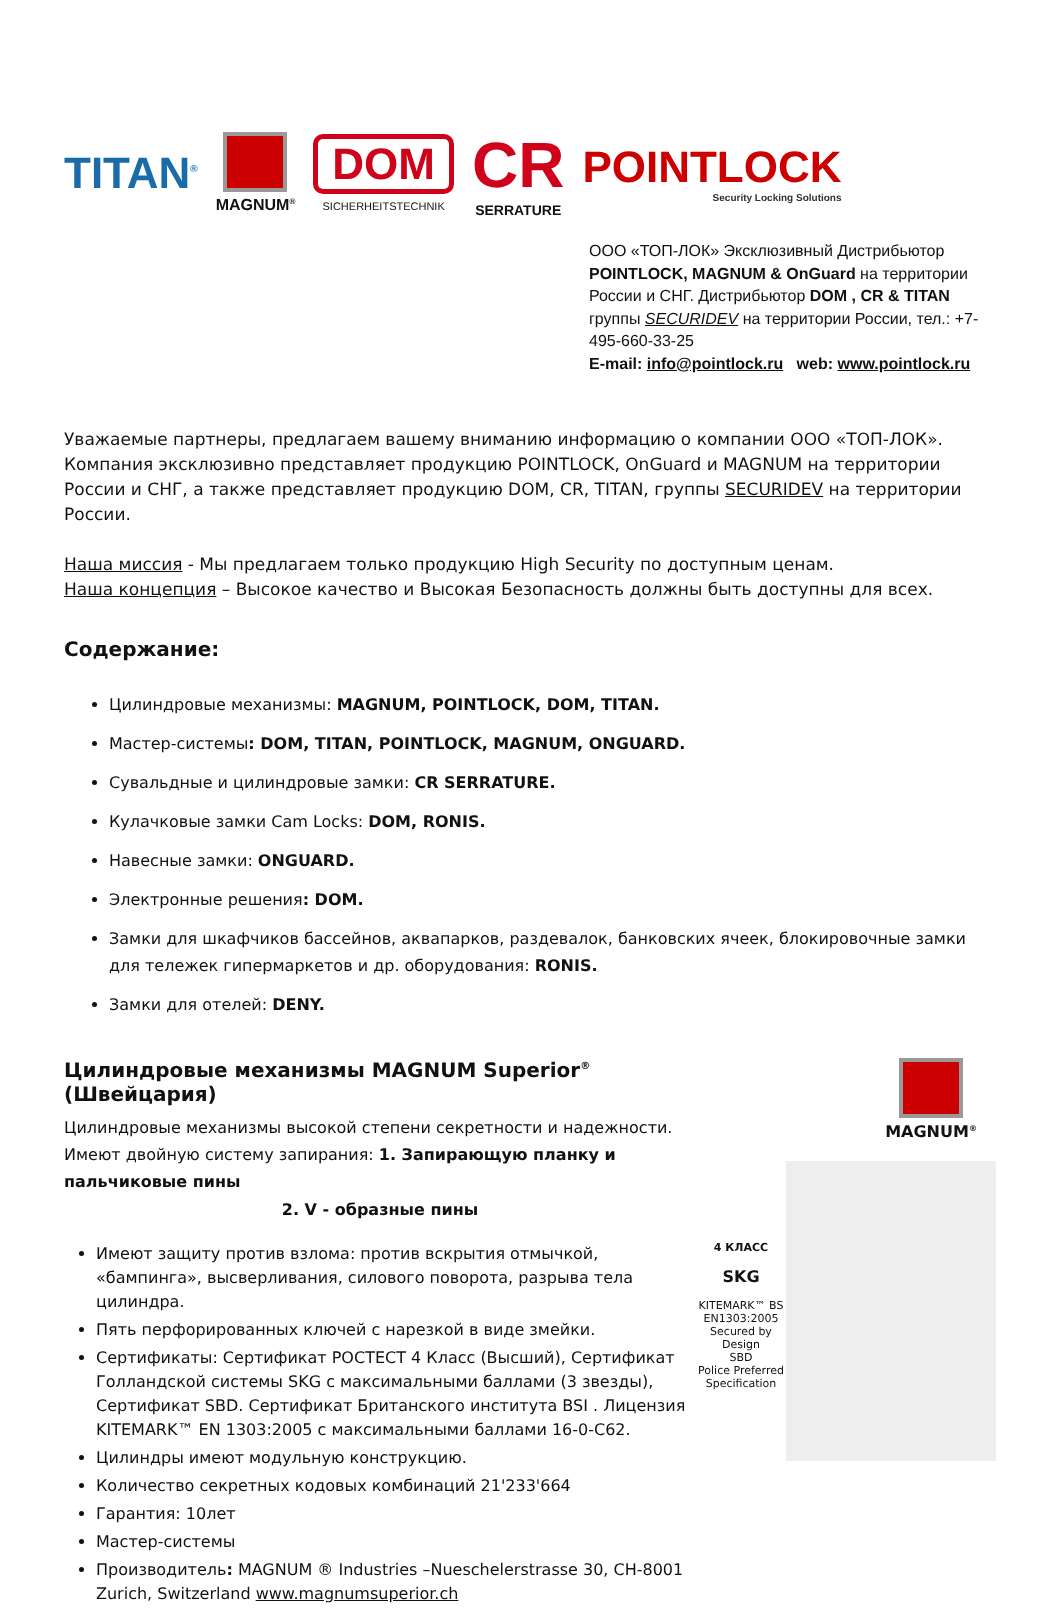TITAN<sup>®</sup>
MAGNUM<sup>®</sup>
DOM
SICHERHEITSTECHNIK
CR
SERRATURE
POINTLOCK
Security Locking Solutions
ООО «ТОП-ЛОК» Эксклюзивный Дистрибьютор POINTLOCK, MAGNUM & OnGuard на территории России и СНГ. Дистрибьютор DOM , CR & TITAN группы SECURIDEV на территории России, тел.: +7-495-660-33-25
E-mail: info@pointlock.ru web: www.pointlock.ru
Уважаемые партнеры, предлагаем вашему вниманию информацию о компании ООО «ТОП-ЛОК». Компания эксклюзивно представляет продукцию POINTLOCK, OnGuard и MAGNUM на территории России и СНГ, а также представляет продукцию DOM, CR, TITAN, группы SECURIDEV на территории России.
Наша миссия - Мы предлагаем только продукцию High Security по доступным ценам.
Наша концепция – Высокое качество и Высокая Безопасность должны быть доступны для всех.
Содержание:
Цилиндровые механизмы: MAGNUM, POINTLOCK, DOM, TITAN.
Мастер-системы: DOM, TITAN, POINTLOCK, MAGNUM, ONGUARD.
Сувальдные и цилиндровые замки: CR SERRATURE.
Кулачковые замки Cam Locks: DOM, RONIS.
Навесные замки: ONGUARD.
Электронные решения: DOM.
Замки для шкафчиков бассейнов, аквапарков, раздевалок, банковских ячеек, блокировочные замки для тележек гипермаркетов и др. оборудования: RONIS.
Замки для отелей: DENY.
Цилиндровые механизмы MAGNUM Superior<sup>®</sup> (Швейцария)
Цилиндровые механизмы высокой степени секретности и надежности.
Имеют двойную систему запирания: 1. Запирающую планку и пальчиковые пины
2. V - образные пины
Имеют защиту против взлома: против вскрытия отмычкой, «бампинга», высверливания, силового поворота, разрыва тела цилиндра.
Пять перфорированных ключей с нарезкой в виде змейки.
Сертификаты: Сертификат РОСТЕСТ 4 Класс (Высший), Сертификат Голландской системы SKG с максимальными баллами (3 звезды), Сертификат SBD. Сертификат Британского института BSI . Лицензия KITEMARK™ EN 1303:2005 с максимальными баллами 16-0-C62.
Цилиндры имеют модульную конструкцию.
Количество секретных кодовых комбинаций 21'233'664
Гарантия: 10лет
Мастер-системы
Производитель: MAGNUM ® Industries –Nueschelerstrasse 30, CH-8001 Zurich, Switzerland www.magnumsuperior.ch
MAGNUM<sup>®</sup>
4 КЛАСС
SKG
KITEMARK™ BS EN1303:2005
Secured by Design
SBD
Police Preferred Specification